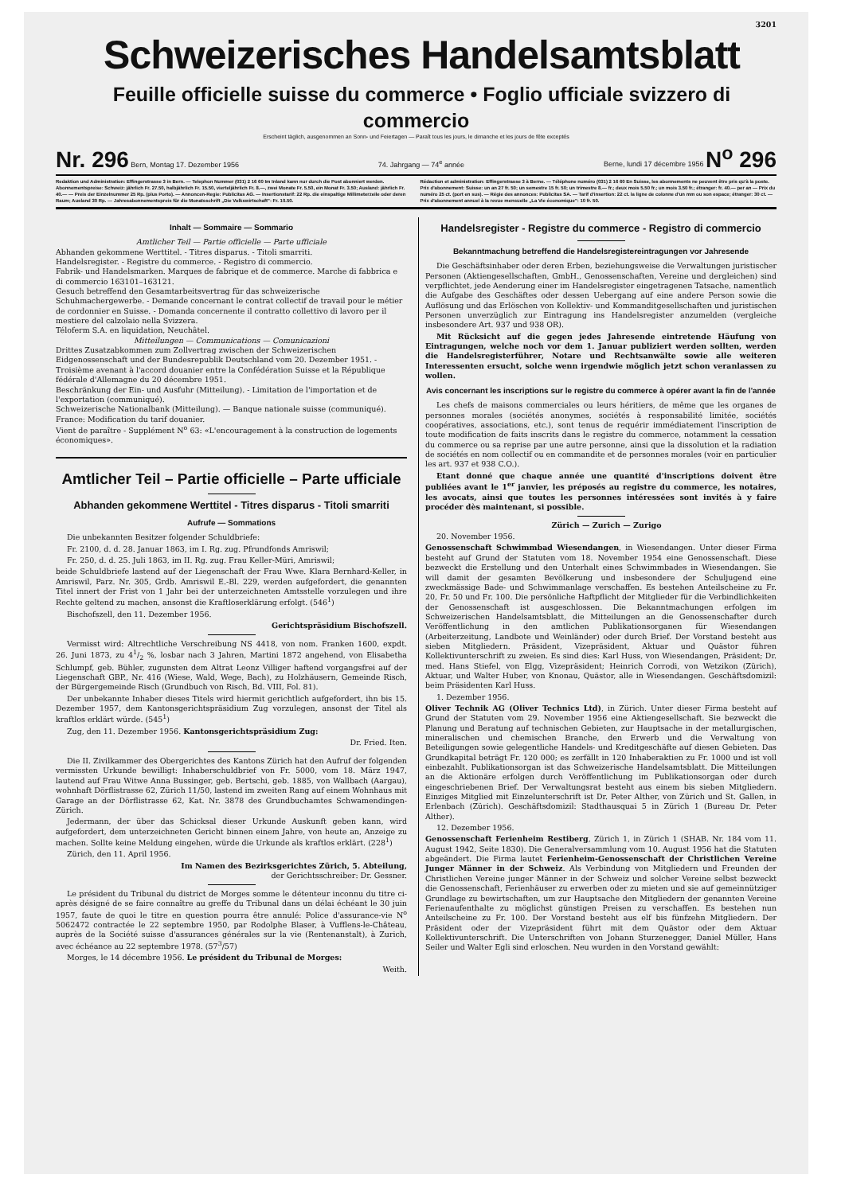3201
Schweizerisches Handelsamtsblatt
Feuille officielle suisse du commerce • Foglio ufficiale svizzero di commercio
Erscheint täglich, ausgenommen an Sonn- und Feiertagen — Paraît tous les jours, le dimanche et les jours de fête exceptés
Nr. 296 Bern, Montag 17. Dezember 1956 74. Jahrgang — 74<sup>e</sup> année Berne, lundi 17 décembre 1956 N<sup>o</sup> 296
Redaktion und Administration: Effingerstrasse 3 in Bern. — Telephon Nummer (031) 2 16 60 Im Inland kann nur durch die Post abonniert werden. Abonnementspreise: Schweiz: jährlich Fr. 27.50, halbjährlich Fr. 15.50, vierteljährlich Fr. 8.—, zwei Monate Fr. 5.50, ein Monat Fr. 3.50; Ausland: jährlich Fr. 40.— — Preis der Einzelnummer 25 Rp. (plus Porto). — Annoncen-Regie: Publicitas AG. — Insertionstarif: 22 Rp. die einspaltige Millimeterzeile oder deren Raum; Ausland 30 Rp. — Jahresabonnementspreis für die Monatsschrift „Die Volkswirtschaft": Fr. 10.50.
Rédaction et administration: Effingerstrasse 3 à Berne. — Téléphone numéro (031) 2 16 60 En Suisse, les abonnements ne peuvent être pris qu'à la poste. Prix d'abonnement: Suisse: un an 27 fr. 50; un semestre 15 fr. 50; un trimestre 8.— fr.; deux mois 5.50 fr.; un mois 3.50 fr.; étranger: fr. 40.— per an — Prix du numéro 25 ct. (port en sus). — Régie des annonces: Publicitas SA. — Tarif d'insertion: 22 ct. la ligne de colonne d'un mm ou son espace; étranger: 30 ct. — Prix d'abonnement annuel à la revue mensuelle „La Vie économique": 10 fr. 50.
Inhalt — Sommaire — Sommario
Amtlicher Teil — Partie officielle — Parte ufficiale
Abhanden gekommene Werttitel. - Titres disparus. - Titoli smarriti.
Handelsregister. - Registre du commerce. - Registro di commercio.
Fabrik- und Handelsmarken. Marques de fabrique et de commerce. Marche di fabbrica e di commercio 163101–163121.
Gesuch betreffend den Gesamtarbeitsvertrag für das schweizerische Schuhmachergewerbe. - Demande concernant le contrat collectif de travail pour le métier de cordonnier en Suisse. - Domanda concernente il contratto collettivo di lavoro per il mestiere del calzolaio nella Svizzera.
Téloferm S.A. en liquidation, Neuchâtel.
Mitteilungen — Communications — Comunicazioni
Drittes Zusatzabkommen zum Zollvertrag zwischen der Schweizerischen Eidgenossenschaft und der Bundesrepublik Deutschland vom 20. Dezember 1951. - Troisième avenant à l'accord douanier entre la Confédération Suisse et la République fédérale d'Allemagne du 20 décembre 1951.
Beschränkung der Ein- und Ausfuhr (Mitteilung). - Limitation de l'importation et de l'exportation (communiqué).
Schweizerische Nationalbank (Mitteilung). — Banque nationale suisse (communiqué).
France: Modification du tarif douanier.
Vient de paraître - Supplément N<sup>o</sup> 63: «L'encouragement à la construction de logements économiques».
Amtlicher Teil – Partie officielle – Parte ufficiale
Abhanden gekommene Werttitel - Titres disparus - Titoli smarriti
Aufrufe — Sommations
Die unbekannten Besitzer folgender Schuldbriefe:
Fr. 2100, d. d. 28. Januar 1863, im I. Rg. zug. Pfrundfonds Amriswil;
Fr. 250, d. d. 25. Juli 1863, im II. Rg. zug. Frau Keller-Müri, Amriswil;
beide Schuldbriefe lastend auf der Liegenschaft der Frau Wwe. Klara Bernhard-Keller, in Amriswil, Parz. Nr. 305, Grdb. Amriswil E.-Bl. 229, werden aufgefordert, die genannten Titel innert der Frist von 1 Jahr bei der unterzeichneten Amtsstelle vorzulegen und ihre Rechte geltend zu machen, ansonst die Kraftloserklärung erfolgt. (546<sup>1</sup>)
Bischofszell, den 11. Dezember 1956.
Gerichtspräsidium Bischofszell.
Vermisst wird: Altrechtliche Verschreibung NS 4418, von nom. Franken 1600, expdt. 26. Juni 1873, zu 41/2 %, losbar nach 3 Jahren, Martini 1872 angehend, von Elisabetha Schlumpf, geb. Bühler, zugunsten dem Altrat Leonz Villiger haftend vorgangsfrei auf der Liegenschaft GBP., Nr. 416 (Wiese, Wald, Wege, Bach), zu Holzhäusern, Gemeinde Risch, der Bürgergemeinde Risch (Grundbuch von Risch, Bd. VIII, Fol. 81).
Der unbekannte Inhaber dieses Titels wird hiermit gerichtlich aufgefordert, ihn bis 15. Dezember 1957, dem Kantonsgerichtspräsidium Zug vorzulegen, ansonst der Titel als kraftlos erklärt würde. (545<sup>1</sup>)
Zug, den 11. Dezember 1956. Kantonsgerichtspräsidium Zug:
Dr. Fried. Iten.
Die II. Zivilkammer des Obergerichtes des Kantons Zürich hat den Aufruf der folgenden vermissten Urkunde bewilligt: Inhaberschuldbrief von Fr. 5000, vom 18. März 1947, lautend auf Frau Witwe Anna Bussinger, geb. Bertschi, geb. 1885, von Wallbach (Aargau), wohnhaft Dörflistrasse 62, Zürich 11/50, lastend im zweiten Rang auf einem Wohnhaus mit Garage an der Dörflistrasse 62, Kat. Nr. 3878 des Grundbuchamtes Schwamendingen-Zürich.
Jedermann, der über das Schicksal dieser Urkunde Auskunft geben kann, wird aufgefordert, dem unterzeichneten Gericht binnen einem Jahre, von heute an, Anzeige zu machen. Sollte keine Meldung eingehen, würde die Urkunde als kraftlos erklärt. (228<sup>1</sup>)
Zürich, den 11. April 1956.
Im Namen des Bezirksgerichtes Zürich, 5. Abteilung,
der Gerichtsschreiber: Dr. Gessner.
Le président du Tribunal du district de Morges somme le détenteur inconnu du titre ci-après désigné de se faire connaître au greffe du Tribunal dans un délai échéant le 30 juin 1957, faute de quoi le titre en question pourra être annulé: Police d'assurance-vie N<sup>o</sup> 5062472 contractée le 22 septembre 1950, par Rodolphe Blaser, à Vufflens-le-Château, auprès de la Société suisse d'assurances générales sur la vie (Rentenanstalt), à Zurich, avec échéance au 22 septembre 1978. (57<sup>3</sup>/57)
Morges, le 14 décembre 1956. Le président du Tribunal de Morges:
Weith.
Handelsregister - Registre du commerce - Registro di commercio
Bekanntmachung betreffend die Handelsregistereintragungen vor Jahresende
Die Geschäftsinhaber oder deren Erben, beziehungsweise die Verwaltungen juristischer Personen (Aktiengesellschaften, GmbH., Genossenschaften, Vereine und dergleichen) sind verpflichtet, jede Aenderung einer im Handelsregister eingetragenen Tatsache, namentlich die Aufgabe des Geschäftes oder dessen Uebergang auf eine andere Person sowie die Auflösung und das Erlöschen von Kollektiv- und Kommanditgesellschaften und juristischen Personen unverzüglich zur Eintragung ins Handelsregister anzumelden (vergleiche insbesondere Art. 937 und 938 OR).
Mit Rücksicht auf die gegen jedes Jahresende eintretende Häufung von Eintragungen, welche noch vor dem 1. Januar publiziert werden sollten, werden die Handelsregisterführer, Notare und Rechtsanwälte sowie alle weiteren Interessenten ersucht, solche wenn irgendwie möglich jetzt schon veranlassen zu wollen.
Avis concernant les inscriptions sur le registre du commerce à opérer avant la fin de l'année
Les chefs de maisons commerciales ou leurs héritiers, de même que les organes de personnes morales (sociétés anonymes, sociétés à responsabilité limitée, sociétés coopératives, associations, etc.), sont tenus de requérir immédiatement l'inscription de toute modification de faits inscrits dans le registre du commerce, notamment la cessation du commerce ou sa reprise par une autre personne, ainsi que la dissolution et la radiation de sociétés en nom collectif ou en commandite et de personnes morales (voir en particulier les art. 937 et 938 C.O.).
Etant donné que chaque année une quantité d'inscriptions doivent être publiées avant le 1<sup>er</sup> janvier, les préposés au registre du commerce, les notaires, les avocats, ainsi que toutes les personnes intéressées sont invités à y faire procéder dès maintenant, si possible.
Zürich — Zurich — Zurigo
20. November 1956.
Genossenschaft Schwimmbad Wiesendangen, in Wiesendangen. Unter dieser Firma besteht auf Grund der Statuten vom 18. November 1954 eine Genossenschaft. Diese bezweckt die Erstellung und den Unterhalt eines Schwimmbades in Wiesendangen. Sie will damit der gesamten Bevölkerung und insbesondere der Schuljugend eine zweckmässige Bade- und Schwimmanlage verschaffen. Es bestehen Anteilscheine zu Fr. 20, Fr. 50 und Fr. 100. Die persönliche Haftpflicht der Mitglieder für die Verbindlichkeiten der Genossenschaft ist ausgeschlossen. Die Bekanntmachungen erfolgen im Schweizerischen Handelsamtsblatt, die Mitteilungen an die Genossenschafter durch Veröffentlichung in den amtlichen Publikationsorganen für Wiesendangen (Arbeiterzeitung, Landbote und Weinländer) oder durch Brief. Der Vorstand besteht aus sieben Mitgliedern. Präsident, Vizepräsident, Aktuar und Quästor führen Kollektivunterschrift zu zweien. Es sind dies: Karl Huss, von Wiesendangen, Präsident; Dr. med. Hans Stiefel, von Elgg, Vizepräsident; Heinrich Corrodi, von Wetzikon (Zürich), Aktuar, und Walter Huber, von Knonau, Quästor, alle in Wiesendangen. Geschäftsdomizil: beim Präsidenten Karl Huss.
1. Dezember 1956.
Oliver Technik AG (Oliver Technics Ltd), in Zürich. Unter dieser Firma besteht auf Grund der Statuten vom 29. November 1956 eine Aktiengesellschaft. Sie bezweckt die Planung und Beratung auf technischen Gebieten, zur Hauptsache in der metallurgischen, mineralischen und chemischen Branche, den Erwerb und die Verwaltung von Beteiligungen sowie gelegentliche Handels- und Kreditgeschäfte auf diesen Gebieten. Das Grundkapital beträgt Fr. 120 000; es zerfällt in 120 Inhaberaktien zu Fr. 1000 und ist voll einbezahlt. Publikationsorgan ist das Schweizerische Handelsamtsblatt. Die Mitteilungen an die Aktionäre erfolgen durch Veröffentlichung im Publikationsorgan oder durch eingeschriebenen Brief. Der Verwaltungsrat besteht aus einem bis sieben Mitgliedern. Einziges Mitglied mit Einzelunterschrift ist Dr. Peter Alther, von Zürich und St. Gallen, in Erlenbach (Zürich). Geschäftsdomizil: Stadthausquai 5 in Zürich 1 (Bureau Dr. Peter Alther).
12. Dezember 1956.
Genossenschaft Ferienheim Restiberg, Zürich 1, in Zürich 1 (SHAB. Nr. 184 vom 11. August 1942, Seite 1830). Die Generalversammlung vom 10. August 1956 hat die Statuten abgeändert. Die Firma lautet Ferienheim-Genossenschaft der Christlichen Vereine Junger Männer in der Schweiz. Als Verbindung von Mitgliedern und Freunden der Christlichen Vereine junger Männer in der Schweiz und solcher Vereine selbst bezweckt die Genossenschaft, Ferienhäuser zu erwerben oder zu mieten und sie auf gemeinnütziger Grundlage zu bewirtschaften, um zur Hauptsache den Mitgliedern der genannten Vereine Ferienaufenthalte zu möglichst günstigen Preisen zu verschaffen. Es bestehen nun Anteilscheine zu Fr. 100. Der Vorstand besteht aus elf bis fünfzehn Mitgliedern. Der Präsident oder der Vizepräsident führt mit dem Quästor oder dem Aktuar Kollektivunterschrift. Die Unterschriften von Johann Sturzenegger, Daniel Müller, Hans Seiler und Walter Egli sind erloschen. Neu wurden in den Vorstand gewählt: